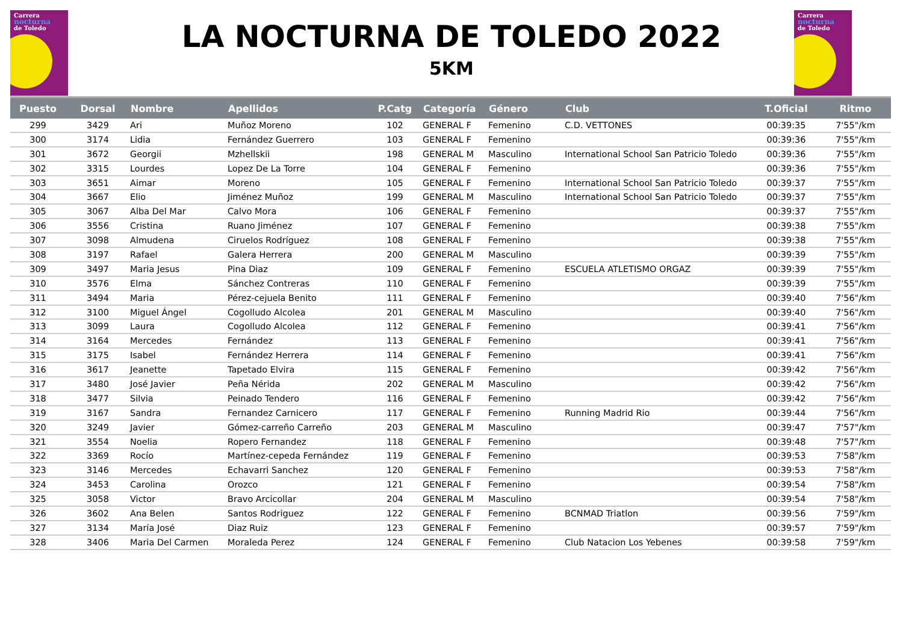Carrera
nocturna
de Toledo
Carrera
nocturna
de Toledo
LA NOCTURNA DE TOLEDO 2022
5KM
| Puesto | Dorsal | Nombre | Apellidos | P.Catg | Categoría | Género | Club | T.Oficial | Ritmo |
| --- | --- | --- | --- | --- | --- | --- | --- | --- | --- |
| 299 | 3429 | Ari | Muñoz Moreno | 102 | GENERAL F | Femenino | C.D. VETTONES | 00:39:35 | 7'55"/km |
| 300 | 3174 | Lidia | Fernández Guerrero | 103 | GENERAL F | Femenino | | 00:39:36 | 7'55"/km |
| 301 | 3672 | Georgii | Mzhellskii | 198 | GENERAL M | Masculino | International School San Patricio Toledo | 00:39:36 | 7'55"/km |
| 302 | 3315 | Lourdes | Lopez De La Torre | 104 | GENERAL F | Femenino | | 00:39:36 | 7'55"/km |
| 303 | 3651 | Aimar | Moreno | 105 | GENERAL F | Femenino | International School San Patricio Toledo | 00:39:37 | 7'55"/km |
| 304 | 3667 | Elio | Jiménez Muñoz | 199 | GENERAL M | Masculino | International School San Patricio Toledo | 00:39:37 | 7'55"/km |
| 305 | 3067 | Alba Del Mar | Calvo Mora | 106 | GENERAL F | Femenino | | 00:39:37 | 7'55"/km |
| 306 | 3556 | Cristina | Ruano Jiménez | 107 | GENERAL F | Femenino | | 00:39:38 | 7'55"/km |
| 307 | 3098 | Almudena | Ciruelos Rodríguez | 108 | GENERAL F | Femenino | | 00:39:38 | 7'55"/km |
| 308 | 3197 | Rafael | Galera Herrera | 200 | GENERAL M | Masculino | | 00:39:39 | 7'55"/km |
| 309 | 3497 | Maria Jesus | Pina Diaz | 109 | GENERAL F | Femenino | ESCUELA ATLETISMO ORGAZ | 00:39:39 | 7'55"/km |
| 310 | 3576 | Elma | Sánchez Contreras | 110 | GENERAL F | Femenino | | 00:39:39 | 7'55"/km |
| 311 | 3494 | Maria | Pérez-cejuela Benito | 111 | GENERAL F | Femenino | | 00:39:40 | 7'56"/km |
| 312 | 3100 | Miguel Ángel | Cogolludo Alcolea | 201 | GENERAL M | Masculino | | 00:39:40 | 7'56"/km |
| 313 | 3099 | Laura | Cogolludo Alcolea | 112 | GENERAL F | Femenino | | 00:39:41 | 7'56"/km |
| 314 | 3164 | Mercedes | Fernández | 113 | GENERAL F | Femenino | | 00:39:41 | 7'56"/km |
| 315 | 3175 | Isabel | Fernández Herrera | 114 | GENERAL F | Femenino | | 00:39:41 | 7'56"/km |
| 316 | 3617 | Jeanette | Tapetado Elvira | 115 | GENERAL F | Femenino | | 00:39:42 | 7'56"/km |
| 317 | 3480 | José Javier | Peña Nérida | 202 | GENERAL M | Masculino | | 00:39:42 | 7'56"/km |
| 318 | 3477 | Silvia | Peinado Tendero | 116 | GENERAL F | Femenino | | 00:39:42 | 7'56"/km |
| 319 | 3167 | Sandra | Fernandez Carnicero | 117 | GENERAL F | Femenino | Running Madrid Rio | 00:39:44 | 7'56"/km |
| 320 | 3249 | Javier | Gómez-carreño Carreño | 203 | GENERAL M | Masculino | | 00:39:47 | 7'57"/km |
| 321 | 3554 | Noelia | Ropero Fernandez | 118 | GENERAL F | Femenino | | 00:39:48 | 7'57"/km |
| 322 | 3369 | Rocío | Martínez-cepeda Fernández | 119 | GENERAL F | Femenino | | 00:39:53 | 7'58"/km |
| 323 | 3146 | Mercedes | Echavarri Sanchez | 120 | GENERAL F | Femenino | | 00:39:53 | 7'58"/km |
| 324 | 3453 | Carolina | Orozco | 121 | GENERAL F | Femenino | | 00:39:54 | 7'58"/km |
| 325 | 3058 | Victor | Bravo Arcicollar | 204 | GENERAL M | Masculino | | 00:39:54 | 7'58"/km |
| 326 | 3602 | Ana Belen | Santos Rodriguez | 122 | GENERAL F | Femenino | BCNMAD Triatlon | 00:39:56 | 7'59"/km |
| 327 | 3134 | María José | Diaz Ruiz | 123 | GENERAL F | Femenino | | 00:39:57 | 7'59"/km |
| 328 | 3406 | Maria Del Carmen | Moraleda Perez | 124 | GENERAL F | Femenino | Club Natacion Los Yebenes | 00:39:58 | 7'59"/km |